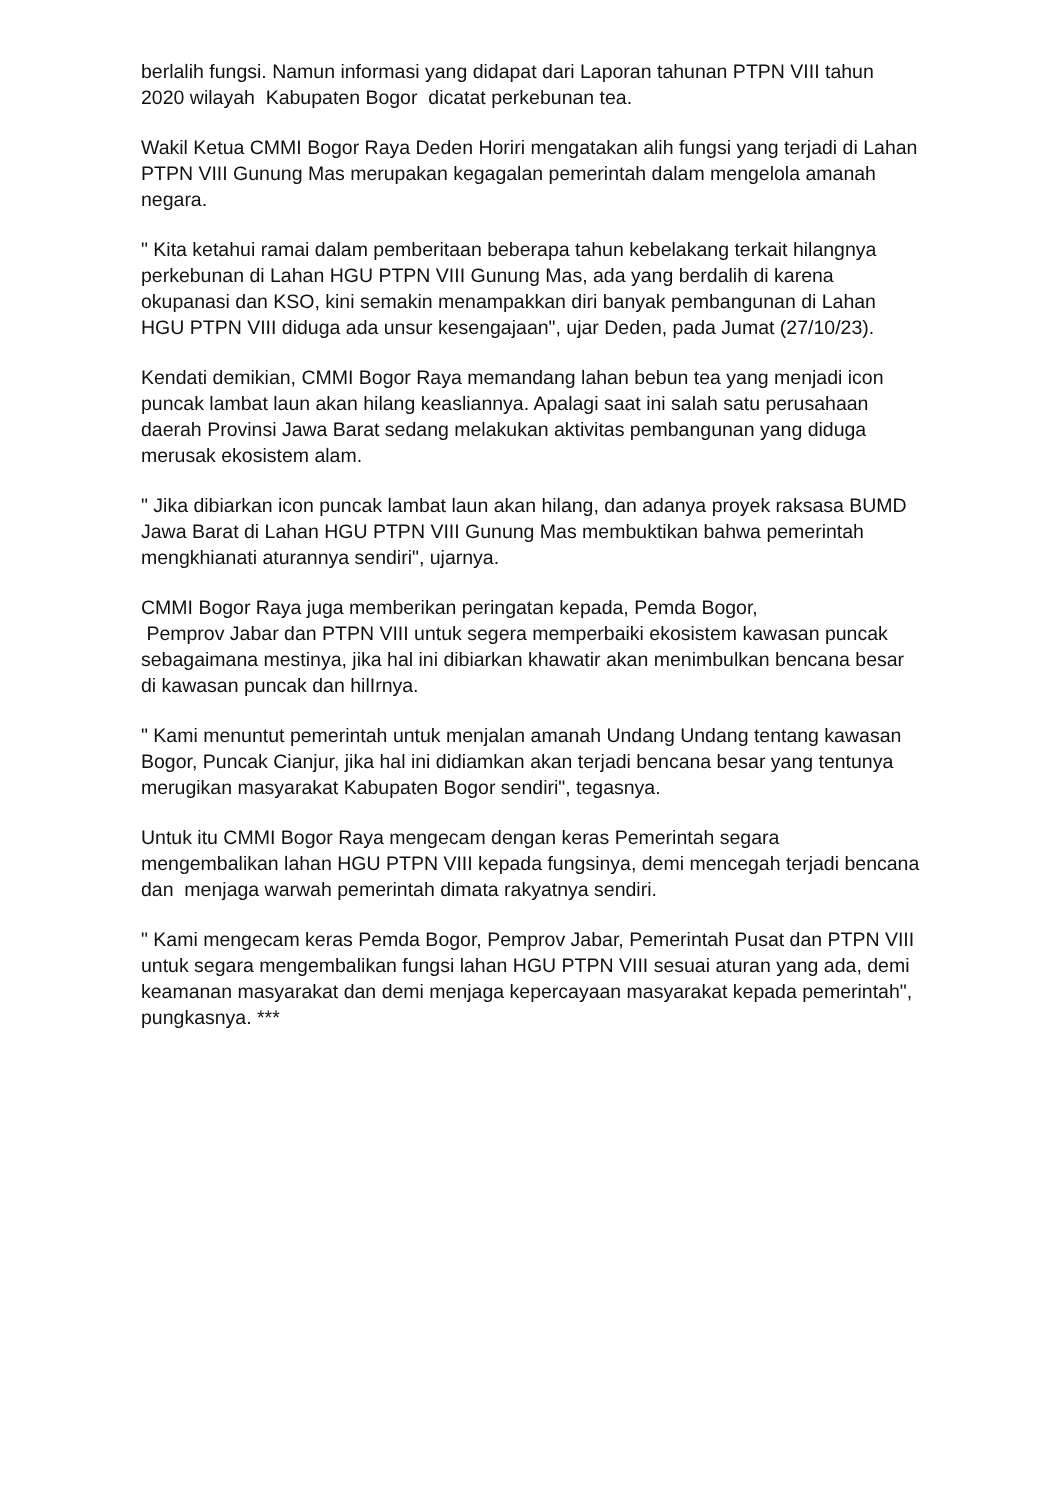berlalih fungsi. Namun informasi yang didapat dari Laporan tahunan PTPN VIII tahun 2020 wilayah Kabupaten Bogor dicatat perkebunan tea.
Wakil Ketua CMMI Bogor Raya Deden Horiri mengatakan alih fungsi yang terjadi di Lahan PTPN VIII Gunung Mas merupakan kegagalan pemerintah dalam mengelola amanah negara.
" Kita ketahui ramai dalam pemberitaan beberapa tahun kebelakang terkait hilangnya perkebunan di Lahan HGU PTPN VIII Gunung Mas, ada yang berdalih di karena okupanasi dan KSO, kini semakin menampakkan diri banyak pembangunan di Lahan HGU PTPN VIII diduga ada unsur kesengajaan", ujar Deden, pada Jumat (27/10/23).
Kendati demikian, CMMI Bogor Raya memandang lahan bebun tea yang menjadi icon puncak lambat laun akan hilang keasliannya. Apalagi saat ini salah satu perusahaan daerah Provinsi Jawa Barat sedang melakukan aktivitas pembangunan yang diduga merusak ekosistem alam.
" Jika dibiarkan icon puncak lambat laun akan hilang, dan adanya proyek raksasa BUMD Jawa Barat di Lahan HGU PTPN VIII Gunung Mas membuktikan bahwa pemerintah mengkhianati aturannya sendiri", ujarnya.
CMMI Bogor Raya juga memberikan peringatan kepada, Pemda Bogor,
Pemprov Jabar dan PTPN VIII untuk segera memperbaiki ekosistem kawasan puncak sebagaimana mestinya, jika hal ini dibiarkan khawatir akan menimbulkan bencana besar di kawasan puncak dan hilIrnya.
" Kami menuntut pemerintah untuk menjalan amanah Undang Undang tentang kawasan Bogor, Puncak Cianjur, jika hal ini didiamkan akan terjadi bencana besar yang tentunya merugikan masyarakat Kabupaten Bogor sendiri", tegasnya.
Untuk itu CMMI Bogor Raya mengecam dengan keras Pemerintah segara mengembalikan lahan HGU PTPN VIII kepada fungsinya, demi mencegah terjadi bencana dan menjaga warwah pemerintah dimata rakyatnya sendiri.
" Kami mengecam keras Pemda Bogor, Pemprov Jabar, Pemerintah Pusat dan PTPN VIII untuk segara mengembalikan fungsi lahan HGU PTPN VIII sesuai aturan yang ada, demi keamanan masyarakat dan demi menjaga kepercayaan masyarakat kepada pemerintah", pungkasnya. ***